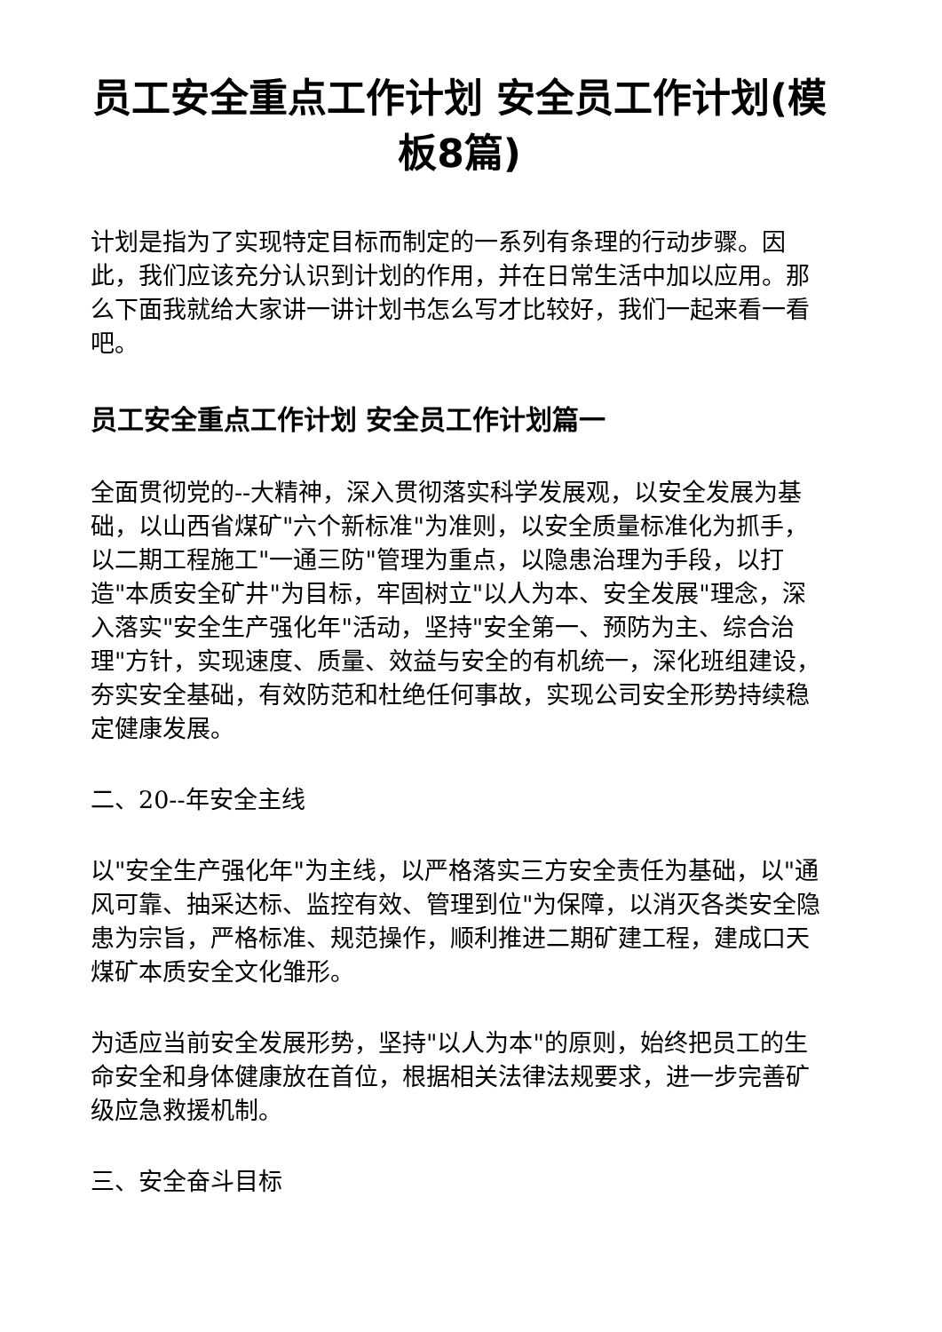员工安全重点工作计划 安全员工作计划(模板8篇)
计划是指为了实现特定目标而制定的一系列有条理的行动步骤。因此，我们应该充分认识到计划的作用，并在日常生活中加以应用。那么下面我就给大家讲一讲计划书怎么写才比较好，我们一起来看一看吧。
员工安全重点工作计划 安全员工作计划篇一
全面贯彻党的--大精神，深入贯彻落实科学发展观，以安全发展为基础，以山西省煤矿"六个新标准"为准则，以安全质量标准化为抓手，以二期工程施工"一通三防"管理为重点，以隐患治理为手段，以打造"本质安全矿井"为目标，牢固树立"以人为本、安全发展"理念，深入落实"安全生产强化年"活动，坚持"安全第一、预防为主、综合治理"方针，实现速度、质量、效益与安全的有机统一，深化班组建设，夯实安全基础，有效防范和杜绝任何事故，实现公司安全形势持续稳定健康发展。
二、20--年安全主线
以"安全生产强化年"为主线，以严格落实三方安全责任为基础，以"通风可靠、抽采达标、监控有效、管理到位"为保障，以消灭各类安全隐患为宗旨，严格标准、规范操作，顺利推进二期矿建工程，建成口天煤矿本质安全文化雏形。
为适应当前安全发展形势，坚持"以人为本"的原则，始终把员工的生命安全和身体健康放在首位，根据相关法律法规要求，进一步完善矿级应急救援机制。
三、安全奋斗目标